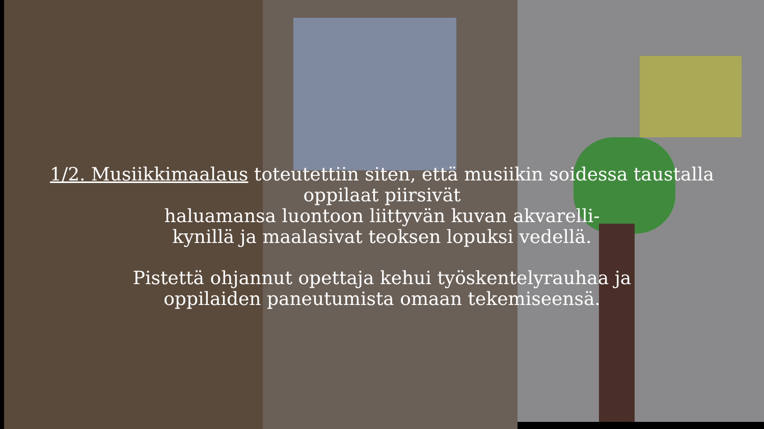1/2. Musiikkimaalaus toteutettiin siten, että musiikin soidessa taustalla
oppilaat piirsivät
haluamansa luontoon liittyvän kuvan akvarelli-
kynillä ja maalasivat teoksen lopuksi vedellä.
Pistettä ohjannut opettaja kehui työskentelyrauhaa ja
oppilaiden paneutumista omaan tekemiseensä.